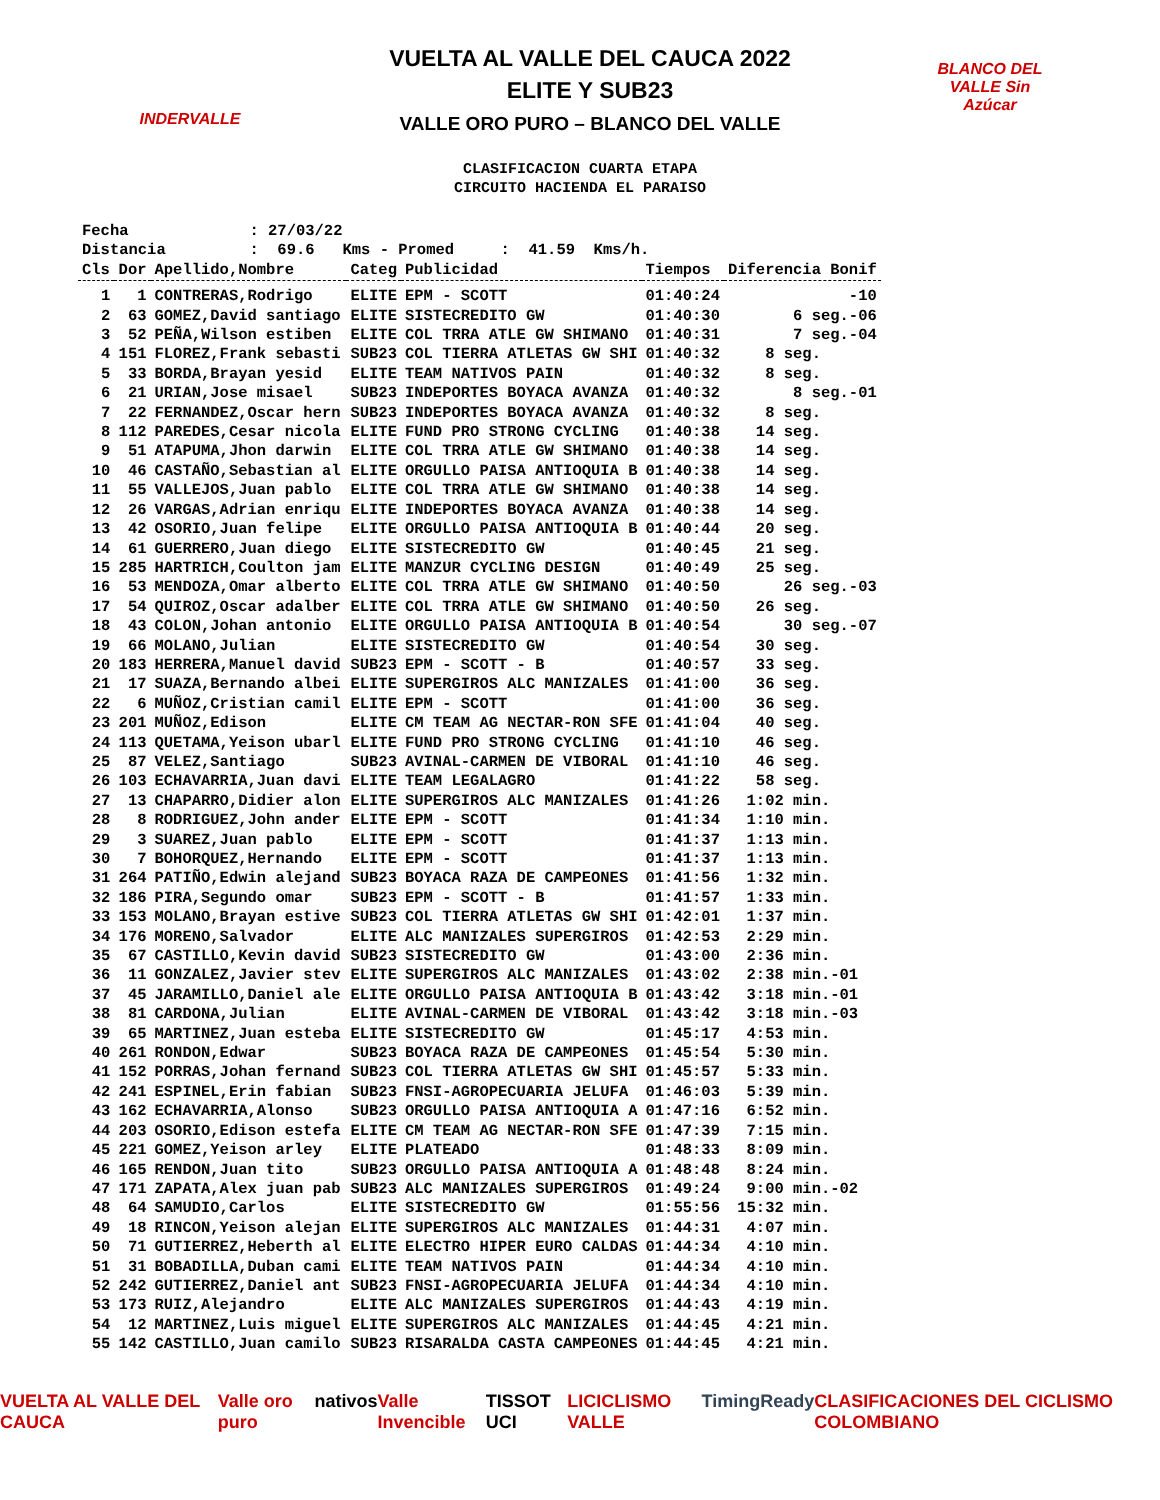INDERVALLE
VUELTA AL VALLE DEL CAUCA 2022
ELITE Y SUB23
VALLE ORO PURO – BLANCO DEL VALLE
BLANCO DEL VALLE Sin Azúcar
CLASIFICACION CUARTA ETAPA
CIRCUITO HACIENDA EL PARAISO
| Fecha : 27/03/22 | | | | | | |
| Distancia : 69.6 Kms - Promed : 41.59 Kms/h. | | | | | | |
| Cls | Dor | Apellido,Nombre | Categ | Publicidad | Tiempos | Diferencia Bonif |
| 1 | 1 | CONTRERAS,Rodrigo | ELITE | EPM - SCOTT | 01:40:24 | -10 |
| 2 | 63 | GOMEZ,David santiago | ELITE | SISTECREDITO GW | 01:40:30 | 6 seg.-06 |
| 3 | 52 | PEÑA,Wilson estiben | ELITE | COL TRRA ATLE GW SHIMANO | 01:40:31 | 7 seg.-04 |
| 4 | 151 | FLOREZ,Frank sebasti | SUB23 | COL TIERRA ATLETAS GW SHI | 01:40:32 | 8 seg. |
| 5 | 33 | BORDA,Brayan yesid | ELITE | TEAM NATIVOS PAIN | 01:40:32 | 8 seg. |
| 6 | 21 | URIAN,Jose misael | SUB23 | INDEPORTES BOYACA AVANZA | 01:40:32 | 8 seg.-01 |
| 7 | 22 | FERNANDEZ,Oscar hern | SUB23 | INDEPORTES BOYACA AVANZA | 01:40:32 | 8 seg. |
| 8 | 112 | PAREDES,Cesar nicola | ELITE | FUND PRO STRONG CYCLING | 01:40:38 | 14 seg. |
| 9 | 51 | ATAPUMA,Jhon darwin | ELITE | COL TRRA ATLE GW SHIMANO | 01:40:38 | 14 seg. |
| 10 | 46 | CASTAÑO,Sebastian al | ELITE | ORGULLO PAISA ANTIOQUIA B | 01:40:38 | 14 seg. |
| 11 | 55 | VALLEJOS,Juan pablo | ELITE | COL TRRA ATLE GW SHIMANO | 01:40:38 | 14 seg. |
| 12 | 26 | VARGAS,Adrian enriqu | ELITE | INDEPORTES BOYACA AVANZA | 01:40:38 | 14 seg. |
| 13 | 42 | OSORIO,Juan felipe | ELITE | ORGULLO PAISA ANTIOQUIA B | 01:40:44 | 20 seg. |
| 14 | 61 | GUERRERO,Juan diego | ELITE | SISTECREDITO GW | 01:40:45 | 21 seg. |
| 15 | 285 | HARTRICH,Coulton jam | ELITE | MANZUR CYCLING DESIGN | 01:40:49 | 25 seg. |
| 16 | 53 | MENDOZA,Omar alberto | ELITE | COL TRRA ATLE GW SHIMANO | 01:40:50 | 26 seg.-03 |
| 17 | 54 | QUIROZ,Oscar adalber | ELITE | COL TRRA ATLE GW SHIMANO | 01:40:50 | 26 seg. |
| 18 | 43 | COLON,Johan antonio | ELITE | ORGULLO PAISA ANTIOQUIA B | 01:40:54 | 30 seg.-07 |
| 19 | 66 | MOLANO,Julian | ELITE | SISTECREDITO GW | 01:40:54 | 30 seg. |
| 20 | 183 | HERRERA,Manuel david | SUB23 | EPM - SCOTT - B | 01:40:57 | 33 seg. |
| 21 | 17 | SUAZA,Bernando albei | ELITE | SUPERGIROS ALC MANIZALES | 01:41:00 | 36 seg. |
| 22 | 6 | MUÑOZ,Cristian camil | ELITE | EPM - SCOTT | 01:41:00 | 36 seg. |
| 23 | 201 | MUÑOZ,Edison | ELITE | CM TEAM AG NECTAR-RON SFE | 01:41:04 | 40 seg. |
| 24 | 113 | QUETAMA,Yeison ubarl | ELITE | FUND PRO STRONG CYCLING | 01:41:10 | 46 seg. |
| 25 | 87 | VELEZ,Santiago | SUB23 | AVINAL-CARMEN DE VIBORAL | 01:41:10 | 46 seg. |
| 26 | 103 | ECHAVARRIA,Juan davi | ELITE | TEAM LEGALAGRO | 01:41:22 | 58 seg. |
| 27 | 13 | CHAPARRO,Didier alon | ELITE | SUPERGIROS ALC MANIZALES | 01:41:26 | 1:02 min. |
| 28 | 8 | RODRIGUEZ,John ander | ELITE | EPM - SCOTT | 01:41:34 | 1:10 min. |
| 29 | 3 | SUAREZ,Juan pablo | ELITE | EPM - SCOTT | 01:41:37 | 1:13 min. |
| 30 | 7 | BOHORQUEZ,Hernando | ELITE | EPM - SCOTT | 01:41:37 | 1:13 min. |
| 31 | 264 | PATIÑO,Edwin alejand | SUB23 | BOYACA RAZA DE CAMPEONES | 01:41:56 | 1:32 min. |
| 32 | 186 | PIRA,Segundo omar | SUB23 | EPM - SCOTT - B | 01:41:57 | 1:33 min. |
| 33 | 153 | MOLANO,Brayan estive | SUB23 | COL TIERRA ATLETAS GW SHI | 01:42:01 | 1:37 min. |
| 34 | 176 | MORENO,Salvador | ELITE | ALC MANIZALES SUPERGIROS | 01:42:53 | 2:29 min. |
| 35 | 67 | CASTILLO,Kevin david | SUB23 | SISTECREDITO GW | 01:43:00 | 2:36 min. |
| 36 | 11 | GONZALEZ,Javier stev | ELITE | SUPERGIROS ALC MANIZALES | 01:43:02 | 2:38 min.-01 |
| 37 | 45 | JARAMILLO,Daniel ale | ELITE | ORGULLO PAISA ANTIOQUIA B | 01:43:42 | 3:18 min.-01 |
| 38 | 81 | CARDONA,Julian | ELITE | AVINAL-CARMEN DE VIBORAL | 01:43:42 | 3:18 min.-03 |
| 39 | 65 | MARTINEZ,Juan esteba | ELITE | SISTECREDITO GW | 01:45:17 | 4:53 min. |
| 40 | 261 | RONDON,Edwar | SUB23 | BOYACA RAZA DE CAMPEONES | 01:45:54 | 5:30 min. |
| 41 | 152 | PORRAS,Johan fernand | SUB23 | COL TIERRA ATLETAS GW SHI | 01:45:57 | 5:33 min. |
| 42 | 241 | ESPINEL,Erin fabian | SUB23 | FNSI-AGROPECUARIA JELUFA | 01:46:03 | 5:39 min. |
| 43 | 162 | ECHAVARRIA,Alonso | SUB23 | ORGULLO PAISA ANTIOQUIA A | 01:47:16 | 6:52 min. |
| 44 | 203 | OSORIO,Edison estefa | ELITE | CM TEAM AG NECTAR-RON SFE | 01:47:39 | 7:15 min. |
| 45 | 221 | GOMEZ,Yeison arley | ELITE | PLATEADO | 01:48:33 | 8:09 min. |
| 46 | 165 | RENDON,Juan tito | SUB23 | ORGULLO PAISA ANTIOQUIA A | 01:48:48 | 8:24 min. |
| 47 | 171 | ZAPATA,Alex juan pab | SUB23 | ALC MANIZALES SUPERGIROS | 01:49:24 | 9:00 min.-02 |
| 48 | 64 | SAMUDIO,Carlos | ELITE | SISTECREDITO GW | 01:55:56 | 15:32 min. |
| 49 | 18 | RINCON,Yeison alejan | ELITE | SUPERGIROS ALC MANIZALES | 01:44:31 | 4:07 min. |
| 50 | 71 | GUTIERREZ,Heberth al | ELITE | ELECTRO HIPER EURO CALDAS | 01:44:34 | 4:10 min. |
| 51 | 31 | BOBADILLA,Duban cami | ELITE | TEAM NATIVOS PAIN | 01:44:34 | 4:10 min. |
| 52 | 242 | GUTIERREZ,Daniel ant | SUB23 | FNSI-AGROPECUARIA JELUFA | 01:44:34 | 4:10 min. |
| 53 | 173 | RUIZ,Alejandro | ELITE | ALC MANIZALES SUPERGIROS | 01:44:43 | 4:19 min. |
| 54 | 12 | MARTINEZ,Luis miguel | ELITE | SUPERGIROS ALC MANIZALES | 01:44:45 | 4:21 min. |
| 55 | 142 | CASTILLO,Juan camilo | SUB23 | RISARALDA CASTA CAMPEONES | 01:44:45 | 4:21 min. |
VUELTA AL VALLE DEL CAUCA Valle oro puro nativos Valle Invencible TISSOT UCI LICICLISMO VALLE TimingReady CLASIFICACIONES DEL CICLISMO COLOMBIANO